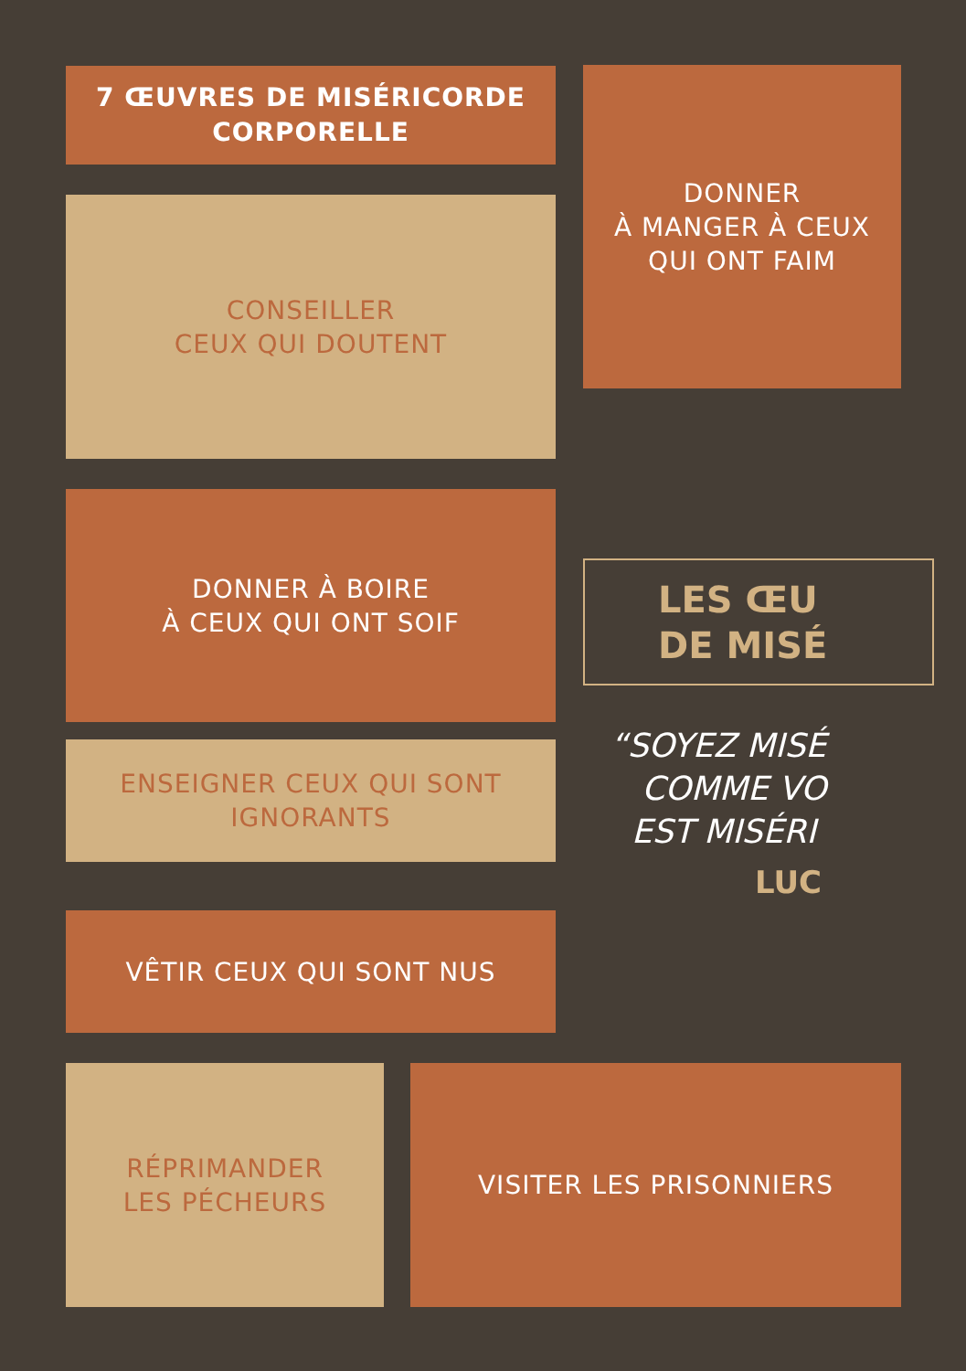7 ŒUVRES DE MISÉRICORDE
CORPORELLE
CONSEILLER
CEUX QUI DOUTENT
DONNER À BOIRE
À CEUX QUI ONT SOIF
ENSEIGNER CEUX QUI SONT
IGNORANTS
VÊTIR CEUX QUI SONT NUS
DONNER
À MANGER À CEUX
QUI ONT FAIM
LES ŒU
DE MISÉ
“SOYEZ MISÉ
COMME VO
EST MISÉRI
LUC
RÉPRIMANDER
LES PÉCHEURS
VISITER LES PRISONNIERS